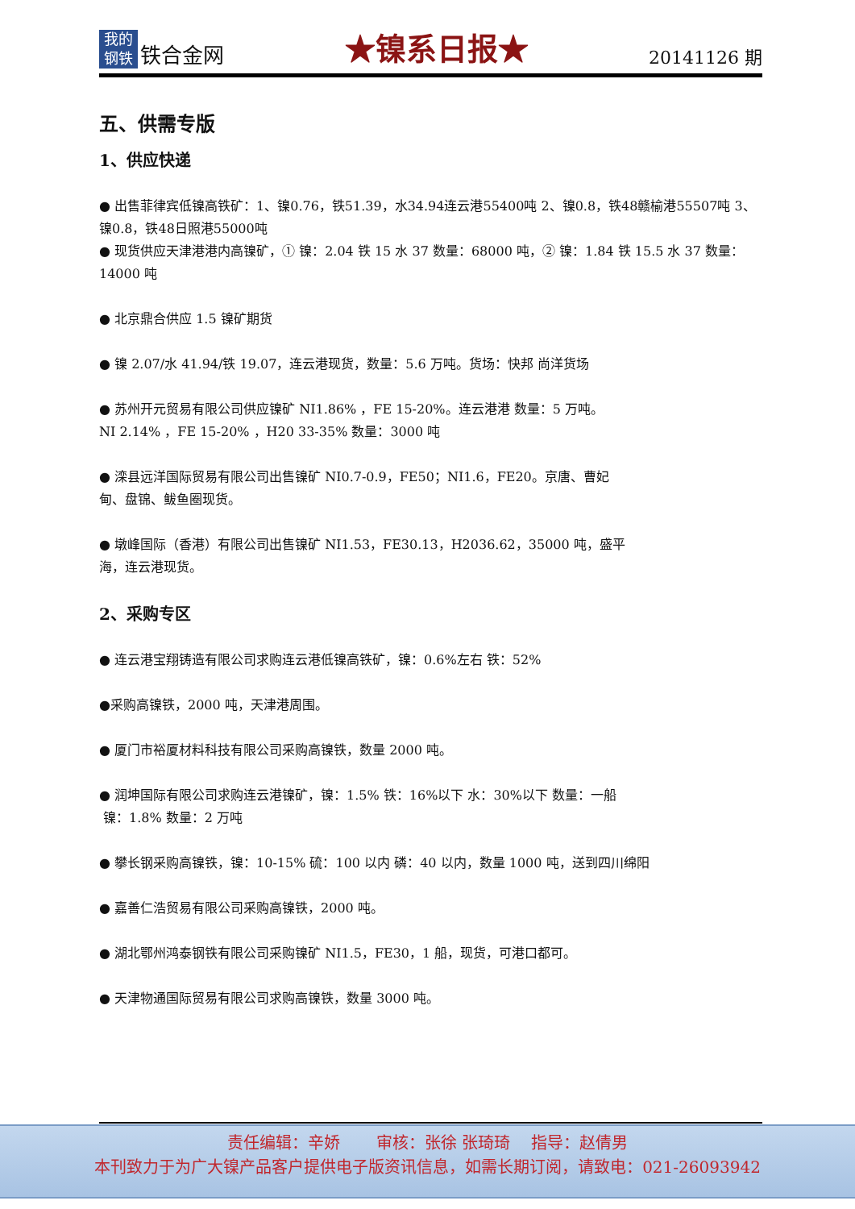我的
钢铁
铁合金网
★镍系日报★
20141126 期
五、供需专版
1、供应快递
● 出售菲律宾低镍高铁矿：1、镍0.76，铁51.39，水34.94连云港55400吨 2、镍0.8，铁48赣榆港55507吨 3、镍0.8，铁48日照港55000吨
● 现货供应天津港港内高镍矿，① 镍：2.04 铁 15 水 37 数量：68000 吨，② 镍：1.84 铁 15.5 水 37 数量：14000 吨
● 北京鼎合供应 1.5 镍矿期货
● 镍 2.07/水 41.94/铁 19.07，连云港现货，数量：5.6 万吨。货场：快邦 尚洋货场
● 苏州开元贸易有限公司供应镍矿 NI1.86% ，FE 15-20%。连云港港 数量：5 万吨。
NI 2.14% ，FE 15-20% ，H20 33-35% 数量：3000 吨
● 滦县远洋国际贸易有限公司出售镍矿 NI0.7-0.9，FE50；NI1.6，FE20。京唐、曹妃
甸、盘锦、鲅鱼圈现货。
● 墩峰国际（香港）有限公司出售镍矿 NI1.53，FE30.13，H2036.62，35000 吨，盛平
海，连云港现货。
2、采购专区
● 连云港宝翔铸造有限公司求购连云港低镍高铁矿，镍：0.6%左右 铁：52%
●采购高镍铁，2000 吨，天津港周围。
● 厦门市裕厦材料科技有限公司采购高镍铁，数量 2000 吨。
● 润坤国际有限公司求购连云港镍矿，镍：1.5% 铁：16%以下 水：30%以下 数量：一船
镍：1.8% 数量：2 万吨
● 攀长钢采购高镍铁，镍：10-15% 硫：100 以内 磷：40 以内，数量 1000 吨，送到四川绵阳
● 嘉善仁浩贸易有限公司采购高镍铁，2000 吨。
● 湖北鄂州鸿泰钢铁有限公司采购镍矿 NI1.5，FE30，1 船，现货，可港口都可。
● 天津物通国际贸易有限公司求购高镍铁，数量 3000 吨。
责任编辑：辛娇 审核：张徐 张琦琦 指导：赵倩男
本刊致力于为广大镍产品客户提供电子版资讯信息，如需长期订阅，请致电：021-26093942